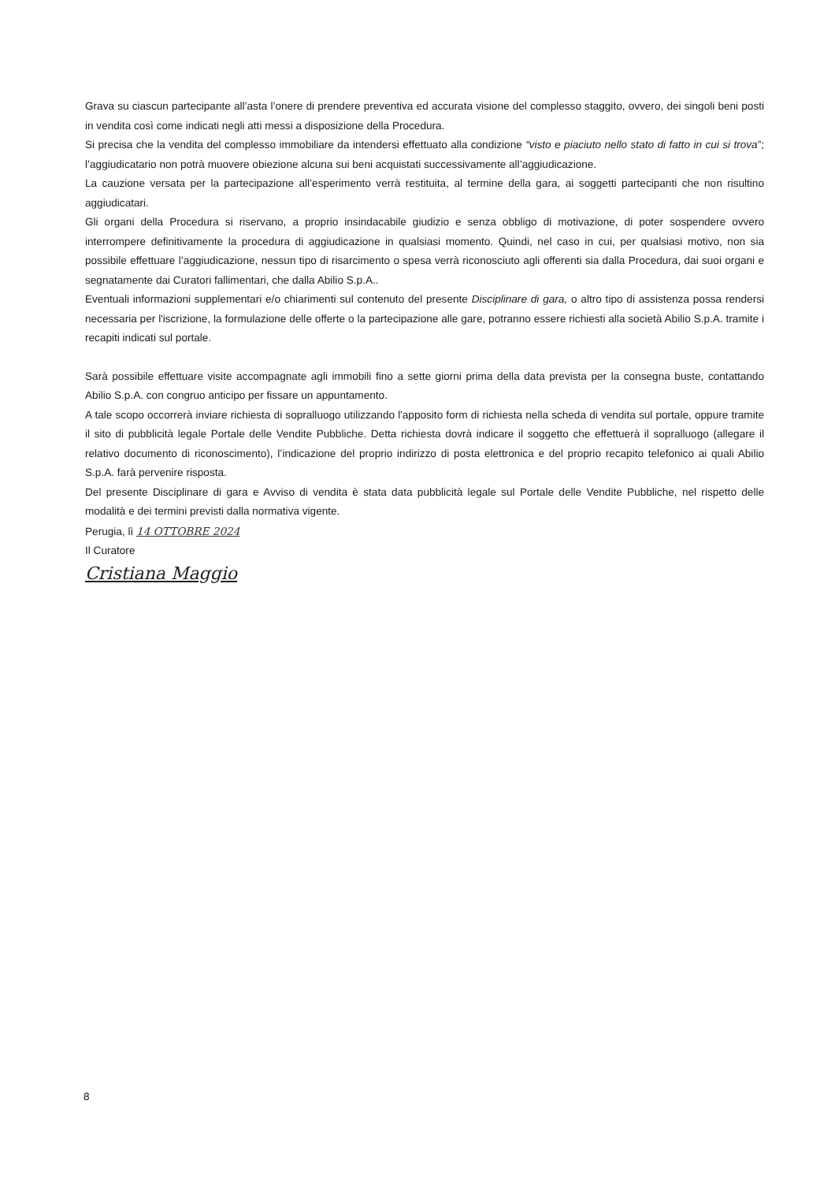Grava su ciascun partecipante all’asta l’onere di prendere preventiva ed accurata visione del complesso staggito, ovvero, dei singoli beni posti in vendita così come indicati negli atti messi a disposizione della Procedura.
Si precisa che la vendita del complesso immobiliare da intendersi effettuato alla condizione “visto e piaciuto nello stato di fatto in cui si trova”; l’aggiudicatario non potrà muovere obiezione alcuna sui beni acquistati successivamente all’aggiudicazione.
La cauzione versata per la partecipazione all’esperimento verrà restituita, al termine della gara, ai soggetti partecipanti che non risultino aggiudicatari.
Gli organi della Procedura si riservano, a proprio insindacabile giudizio e senza obbligo di motivazione, di poter sospendere ovvero interrompere definitivamente la procedura di aggiudicazione in qualsiasi momento. Quindi, nel caso in cui, per qualsiasi motivo, non sia possibile effettuare l’aggiudicazione, nessun tipo di risarcimento o spesa verrà riconosciuto agli offerenti sia dalla Procedura, dai suoi organi e segnatamente dai Curatori fallimentari, che dalla Abilio S.p.A..
Eventuali informazioni supplementari e/o chiarimenti sul contenuto del presente Disciplinare di gara, o altro tipo di assistenza possa rendersi necessaria per l'iscrizione, la formulazione delle offerte o la partecipazione alle gare, potranno essere richiesti alla società Abilio S.p.A. tramite i recapiti indicati sul portale.
Sarà possibile effettuare visite accompagnate agli immobili fino a sette giorni prima della data prevista per la consegna buste, contattando Abilio S.p.A. con congruo anticipo per fissare un appuntamento.
A tale scopo occorrerà inviare richiesta di sopralluogo utilizzando l'apposito form di richiesta nella scheda di vendita sul portale, oppure tramite il sito di pubblicità legale Portale delle Vendite Pubbliche. Detta richiesta dovrà indicare il soggetto che effettuerà il sopralluogo (allegare il relativo documento di riconoscimento), l’indicazione del proprio indirizzo di posta elettronica e del proprio recapito telefonico ai quali Abilio S.p.A. farà pervenire risposta.
Del presente Disciplinare di gara e Avviso di vendita è stata data pubblicità legale sul Portale delle Vendite Pubbliche, nel rispetto delle modalità e dei termini previsti dalla normativa vigente.
Perugia, lì 14 OTTOBRE 2024
Il Curatore
Cristiana Maggio
8